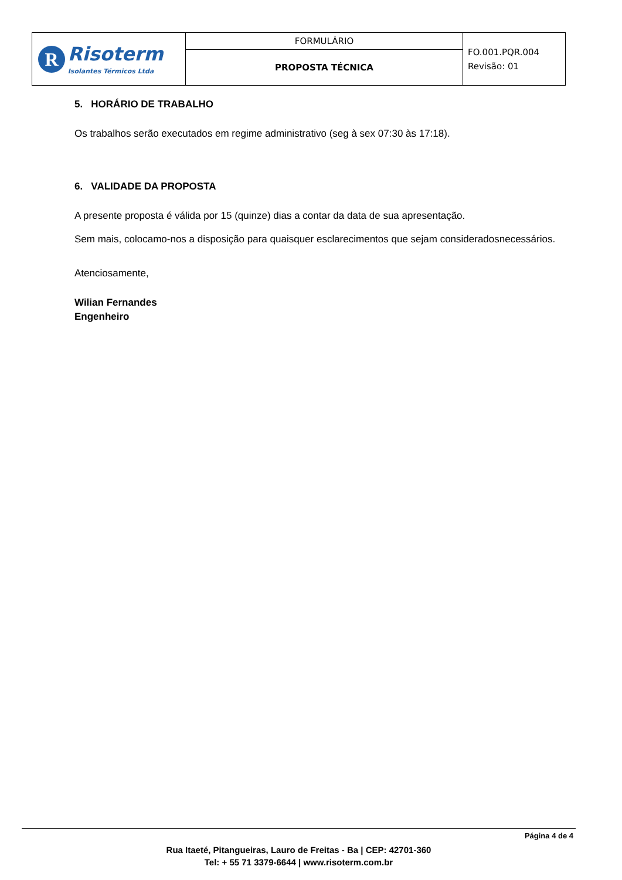| R Risoterm Isolantes Térmicos Ltda | FORMULÁRIO | FO.001.PQR.004 Revisão: 01 |
| | PROPOSTA TÉCNICA | |
5. HORÁRIO DE TRABALHO
Os trabalhos serão executados em regime administrativo (seg à sex 07:30 às 17:18).
6. VALIDADE DA PROPOSTA
A presente proposta é válida por 15 (quinze) dias a contar da data de sua apresentação.
Sem mais, colocamo-nos a disposição para quaisquer esclarecimentos que sejam consideradosnecessários.
Atenciosamente,
Wilian Fernandes
Engenheiro
Página 4 de 4
Rua Itaeté, Pitangueiras, Lauro de Freitas - Ba | CEP: 42701-360
Tel: + 55 71 3379-6644 | www.risoterm.com.br